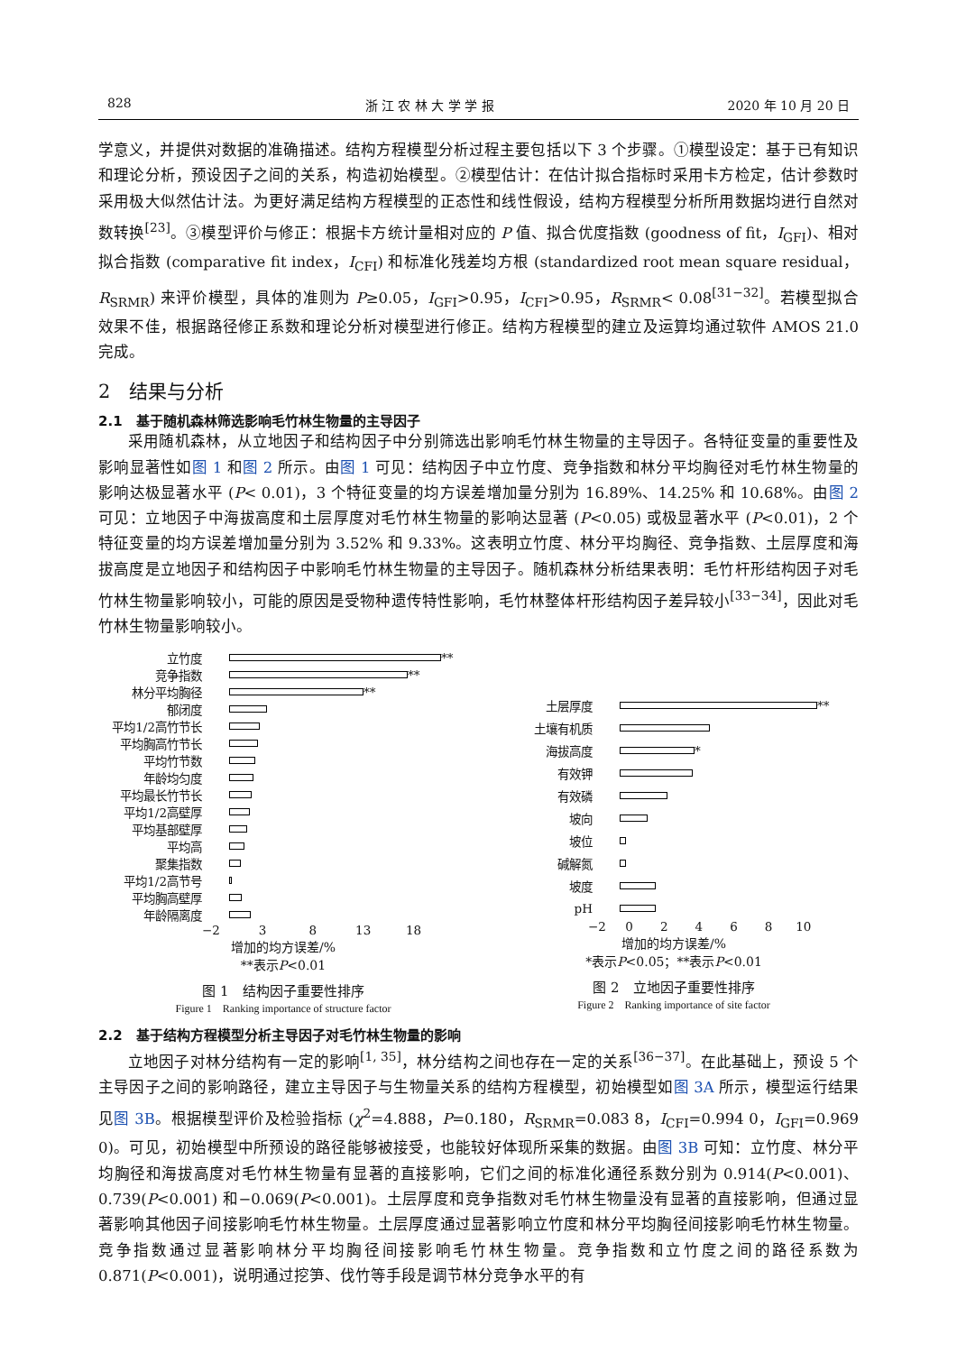828 浙 江 农 林 大 学 学 报 2020 年 10 月 20 日
学意义，并提供对数据的准确描述。结构方程模型分析过程主要包括以下 3 个步骤。①模型设定：基于已有知识和理论分析，预设因子之间的关系，构造初始模型。②模型估计：在估计拟合指标时采用卡方检定，估计参数时采用极大似然估计法。为更好满足结构方程模型的正态性和线性假设，结构方程模型分析所用数据均进行自然对数转换<sup>[23]</sup>。③模型评价与修正：根据卡方统计量相对应的 P 值、拟合优度指数 (goodness of fit，I<sub>GFI</sub>)、相对拟合指数 (comparative fit index，I<sub>CFI</sub>) 和标准化残差均方根 (standardized root mean square residual，R<sub>SRMR</sub>) 来评价模型，具体的准则为 P≥0.05，I<sub>GFI</sub>>0.95，I<sub>CFI</sub>>0.95，R<sub>SRMR</sub>< 0.08<sup>[31−32]</sup>。若模型拟合效果不佳，根据路径修正系数和理论分析对模型进行修正。结构方程模型的建立及运算均通过软件 AMOS 21.0 完成。
2　结果与分析
2.1　基于随机森林筛选影响毛竹林生物量的主导因子
采用随机森林，从立地因子和结构因子中分别筛选出影响毛竹林生物量的主导因子。各特征变量的重要性及影响显著性如图 1 和图 2 所示。由图 1 可见：结构因子中立竹度、竞争指数和林分平均胸径对毛竹林生物量的影响达极显著水平 (P< 0.01)，3 个特征变量的均方误差增加量分别为 16.89%、14.25% 和 10.68%。由图 2 可见：立地因子中海拔高度和土层厚度对毛竹林生物量的影响达显著 (P<0.05) 或极显著水平 (P<0.01)，2 个特征变量的均方误差增加量分别为 3.52% 和 9.33%。这表明立竹度、林分平均胸径、竞争指数、土层厚度和海拔高度是立地因子和结构因子中影响毛竹林生物量的主导因子。随机森林分析结果表明：毛竹杆形结构因子对毛竹林生物量影响较小，可能的原因是受物种遗传特性影响，毛竹林整体杆形结构因子差异较小<sup>[33−34]</sup>，因此对毛竹林生物量影响较小。
立竹度 **
竞争指数 **
林分平均胸径 **
郁闭度
平均1/2高竹节长
平均胸高竹节长
平均竹节数
年龄均匀度
平均最长竹节长
平均1/2高壁厚
平均基部壁厚
平均高
聚集指数
平均1/2高节号
平均胸高壁厚
年龄隔离度
−2 3 8 13 18
增加的均方误差/%
**表示P<0.01
图 1　结构因子重要性排序
Figure 1　Ranking importance of structure factor
土层厚度 **
土壤有机质
海拔高度 *
有效钾
有效磷
坡向
坡位
碱解氮
坡度
pH
−2 0 2 4 6 8 10
增加的均方误差/%
*表示P<0.05；**表示P<0.01
图 2　立地因子重要性排序
Figure 2　Ranking importance of site factor
2.2　基于结构方程模型分析主导因子对毛竹林生物量的影响
立地因子对林分结构有一定的影响<sup>[1, 35]</sup>，林分结构之间也存在一定的关系<sup>[36−37]</sup>。在此基础上，预设 5 个主导因子之间的影响路径，建立主导因子与生物量关系的结构方程模型，初始模型如图 3A 所示，模型运行结果见图 3B。根据模型评价及检验指标 (χ<sup>2</sup>=4.888，P=0.180，R<sub>SRMR</sub>=0.083 8，I<sub>CFI</sub>=0.994 0，I<sub>GFI</sub>=0.969 0)。可见，初始模型中所预设的路径能够被接受，也能较好体现所采集的数据。由图 3B 可知：立竹度、林分平均胸径和海拔高度对毛竹林生物量有显著的直接影响，它们之间的标准化通径系数分别为 0.914(P<0.001)、0.739(P<0.001) 和−0.069(P<0.001)。土层厚度和竞争指数对毛竹林生物量没有显著的直接影响，但通过显著影响其他因子间接影响毛竹林生物量。土层厚度通过显著影响立竹度和林分平均胸径间接影响毛竹林生物量。竞争指数通过显著影响林分平均胸径间接影响毛竹林生物量。竞争指数和立竹度之间的路径系数为 0.871(P<0.001)，说明通过挖笋、伐竹等手段是调节林分竞争水平的有